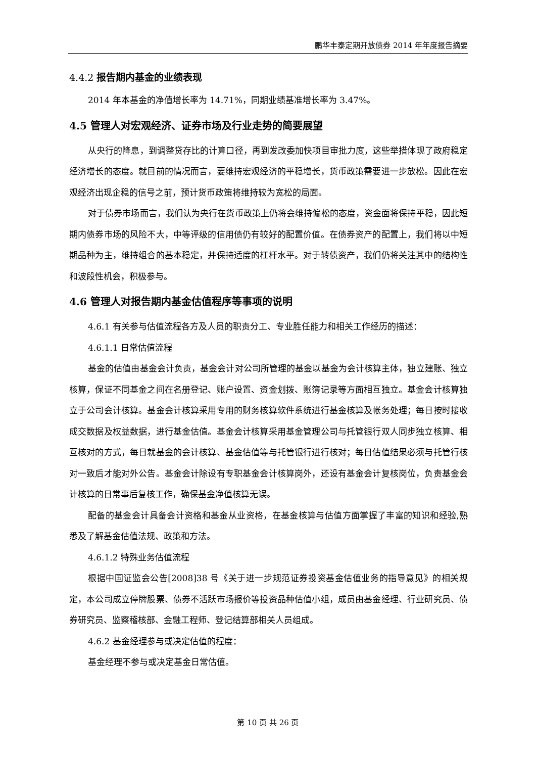鹏华丰泰定期开放债券 2014 年年度报告摘要
4.4.2 报告期内基金的业绩表现
2014 年本基金的净值增长率为 14.71%，同期业绩基准增长率为 3.47%。
4.5 管理人对宏观经济、证券市场及行业走势的简要展望
从央行的降息，到调整贷存比的计算口径，再到发改委加快项目审批力度，这些举措体现了政府稳定经济增长的态度。就目前的情况而言，要维持宏观经济的平稳增长，货币政策需要进一步放松。因此在宏观经济出现企稳的信号之前，预计货币政策将维持较为宽松的局面。
对于债券市场而言，我们认为央行在货币政策上仍将会维持偏松的态度，资金面将保持平稳，因此短期内债券市场的风险不大，中等评级的信用债仍有较好的配置价值。在债券资产的配置上，我们将以中短期品种为主，维持组合的基本稳定，并保持适度的杠杆水平。对于转债资产，我们仍将关注其中的结构性和波段性机会，积极参与。
4.6 管理人对报告期内基金估值程序等事项的说明
4.6.1 有关参与估值流程各方及人员的职责分工、专业胜任能力和相关工作经历的描述：
4.6.1.1 日常估值流程
基金的估值由基金会计负责，基金会计对公司所管理的基金以基金为会计核算主体，独立建账、独立核算，保证不同基金之间在名册登记、账户设置、资金划拨、账簿记录等方面相互独立。基金会计核算独立于公司会计核算。基金会计核算采用专用的财务核算软件系统进行基金核算及帐务处理；每日按时接收成交数据及权益数据，进行基金估值。基金会计核算采用基金管理公司与托管银行双人同步独立核算、相互核对的方式，每日就基金的会计核算、基金估值等与托管银行进行核对；每日估值结果必须与托管行核对一致后才能对外公告。基金会计除设有专职基金会计核算岗外，还设有基金会计复核岗位，负责基金会计核算的日常事后复核工作，确保基金净值核算无误。
配备的基金会计具备会计资格和基金从业资格，在基金核算与估值方面掌握了丰富的知识和经验,熟悉及了解基金估值法规、政策和方法。
4.6.1.2 特殊业务估值流程
根据中国证监会公告[2008]38 号《关于进一步规范证券投资基金估值业务的指导意见》的相关规定，本公司成立停牌股票、债券不活跃市场报价等投资品种估值小组，成员由基金经理、行业研究员、债券研究员、监察稽核部、金融工程师、登记结算部相关人员组成。
4.6.2 基金经理参与或决定估值的程度：
基金经理不参与或决定基金日常估值。
第 10 页 共 26 页